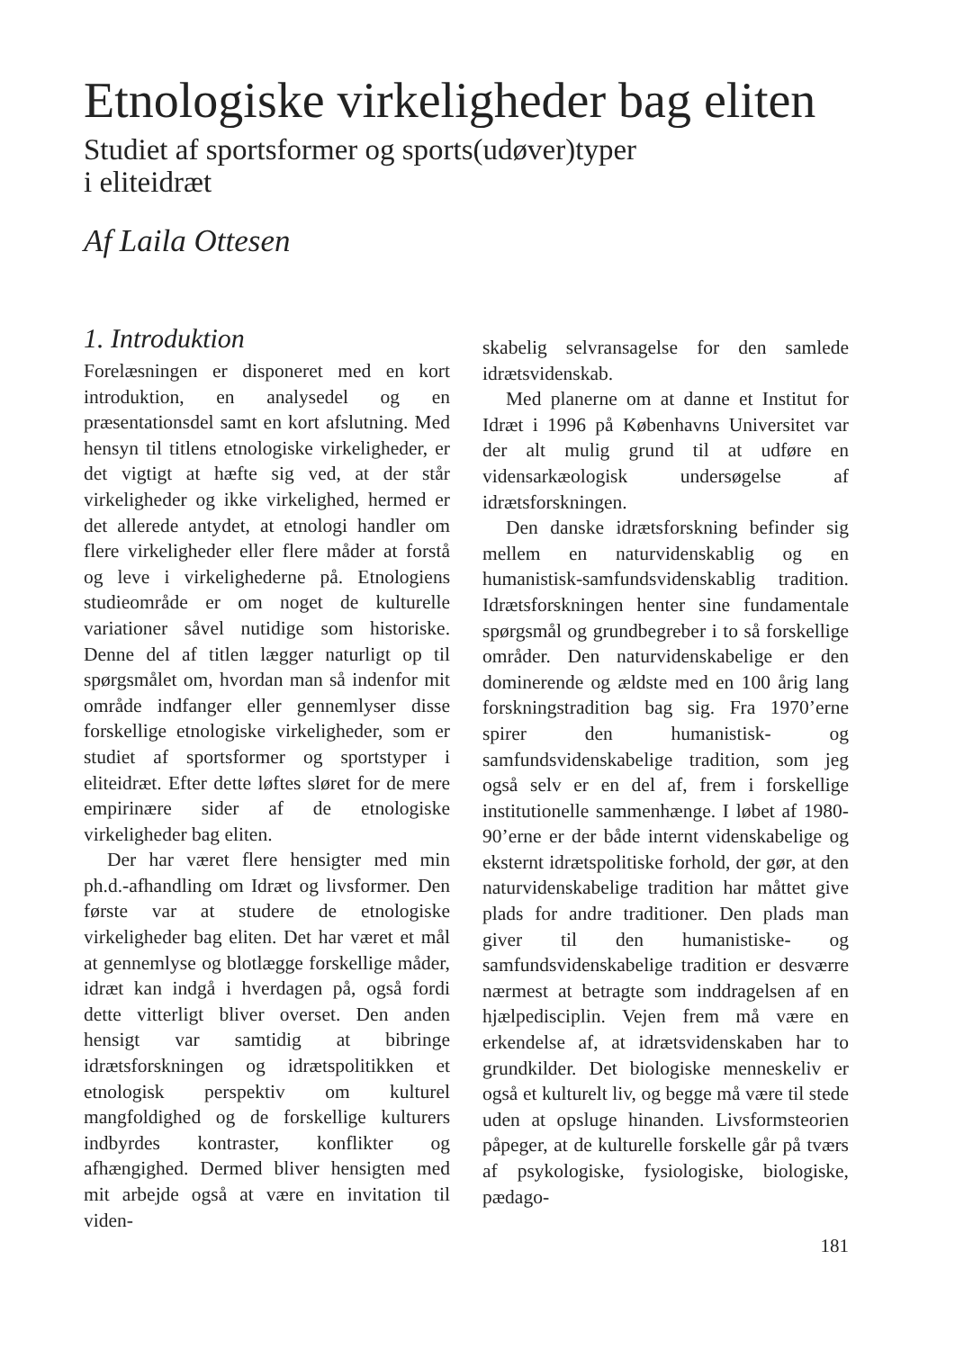Etnologiske virkeligheder bag eliten
Studiet af sportsformer og sports(udøver)typer
i eliteidræt
Af Laila Ottesen
1. Introduktion
Forelæsningen er disponeret med en kort introduktion, en analysedel og en præsentationsdel samt en kort afslutning. Med hensyn til titlens etnologiske virkeligheder, er det vigtigt at hæfte sig ved, at der står virkeligheder og ikke virkelighed, hermed er det allerede antydet, at etnologi handler om flere virkeligheder eller flere måder at forstå og leve i virkelighederne på. Etnologiens studieområde er om noget de kulturelle variationer såvel nutidige som historiske. Denne del af titlen lægger naturligt op til spørgsmålet om, hvordan man så indenfor mit område indfanger eller gennemlyser disse forskellige etnologiske virkeligheder, som er studiet af sportsformer og sportstyper i eliteidræt. Efter dette løftes sløret for de mere empirinære sider af de etnologiske virkeligheder bag eliten.
Der har været flere hensigter med min ph.d.-afhandling om Idræt og livsformer. Den første var at studere de etnologiske virkeligheder bag eliten. Det har været et mål at gennemlyse og blotlægge forskellige måder, idræt kan indgå i hverdagen på, også fordi dette vitterligt bliver overset. Den anden hensigt var samtidig at bibringe idrætsforskningen og idrætspolitikken et etnologisk perspektiv om kulturel mangfoldighed og de forskellige kulturers indbyrdes kontraster, konflikter og afhængighed. Dermed bliver hensigten med mit arbejde også at være en invitation til viden-
skabelig selvransagelse for den samlede idrætsvidenskab.
Med planerne om at danne et Institut for Idræt i 1996 på Københavns Universitet var der alt mulig grund til at udføre en vidensarkæologisk undersøgelse af idrætsforskningen.
Den danske idrætsforskning befinder sig mellem en naturvidenskablig og en humanistisk-samfundsvidenskablig tradition. Idrætsforskningen henter sine fundamentale spørgsmål og grundbegreber i to så forskellige områder. Den naturvidenskabelige er den dominerende og ældste med en 100 årig lang forskningstradition bag sig. Fra 1970’erne spirer den humanistisk- og samfundsvidenskabelige tradition, som jeg også selv er en del af, frem i forskellige institutionelle sammenhænge. I løbet af 1980-90’erne er der både internt videnskabelige og eksternt idrætspolitiske forhold, der gør, at den naturvidenskabelige tradition har måttet give plads for andre traditioner. Den plads man giver til den humanistiske- og samfundsvidenskabelige tradition er desværre nærmest at betragte som inddragelsen af en hjælpedisciplin. Vejen frem må være en erkendelse af, at idrætsvidenskaben har to grundkilder. Det biologiske menneskeliv er også et kulturelt liv, og begge må være til stede uden at opsluge hinanden. Livsformsteorien påpeger, at de kulturelle forskelle går på tværs af psykologiske, fysiologiske, biologiske, pædago-
181